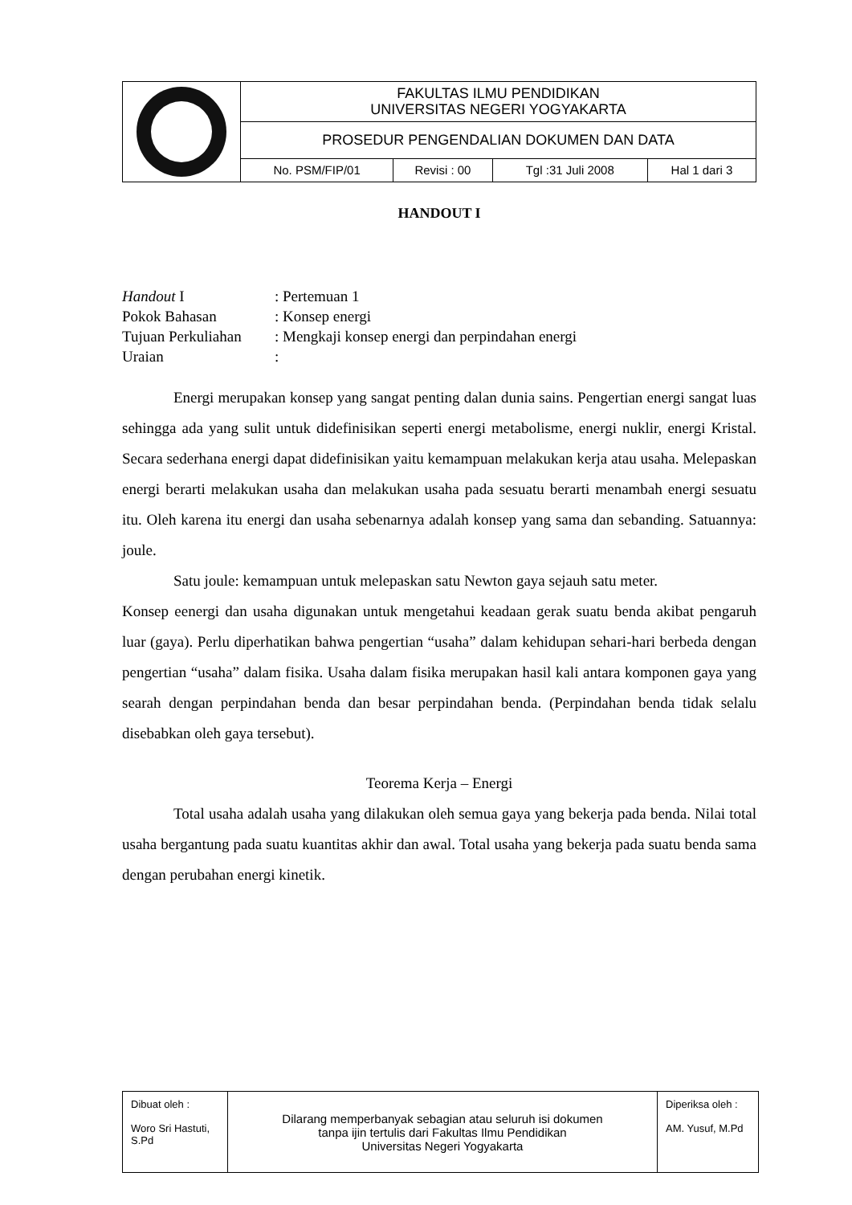| | FAKULTAS ILMU PENDIDIKAN UNIVERSITAS NEGERI YOGYAKARTA | | | |
| | PROSEDUR PENGENDALIAN DOKUMEN DAN DATA | | | |
| | No. PSM/FIP/01 | Revisi : 00 | Tgl :31 Juli 2008 | Hal 1 dari 3 |
HANDOUT I
Handout I: Pertemuan 1
Pokok Bahasan: Konsep energi
Tujuan Perkuliahan: Mengkaji konsep energi dan perpindahan energi
Uraian:
Energi merupakan konsep yang sangat penting dalan dunia sains. Pengertian energi sangat luas sehingga ada yang sulit untuk didefinisikan seperti energi metabolisme, energi nuklir, energi Kristal. Secara sederhana energi dapat didefinisikan yaitu kemampuan melakukan kerja atau usaha. Melepaskan energi berarti melakukan usaha dan melakukan usaha pada sesuatu berarti menambah energi sesuatu itu. Oleh karena itu energi dan usaha sebenarnya adalah konsep yang sama dan sebanding. Satuannya: joule.
Satu joule: kemampuan untuk melepaskan satu Newton gaya sejauh satu meter.
Konsep eenergi dan usaha digunakan untuk mengetahui keadaan gerak suatu benda akibat pengaruh luar (gaya). Perlu diperhatikan bahwa pengertian “usaha” dalam kehidupan sehari-hari berbeda dengan pengertian “usaha” dalam fisika. Usaha dalam fisika merupakan hasil kali antara komponen gaya yang searah dengan perpindahan benda dan besar perpindahan benda. (Perpindahan benda tidak selalu disebabkan oleh gaya tersebut).
Teorema Kerja – Energi
Total usaha adalah usaha yang dilakukan oleh semua gaya yang bekerja pada benda. Nilai total usaha bergantung pada suatu kuantitas akhir dan awal. Total usaha yang bekerja pada suatu benda sama dengan perubahan energi kinetik.
| Dibuat oleh : Woro Sri Hastuti, S.Pd | Dilarang memperbanyak sebagian atau seluruh isi dokumen tanpa ijin tertulis dari Fakultas Ilmu Pendidikan Universitas Negeri Yogyakarta | Diperiksa oleh : AM. Yusuf, M.Pd |